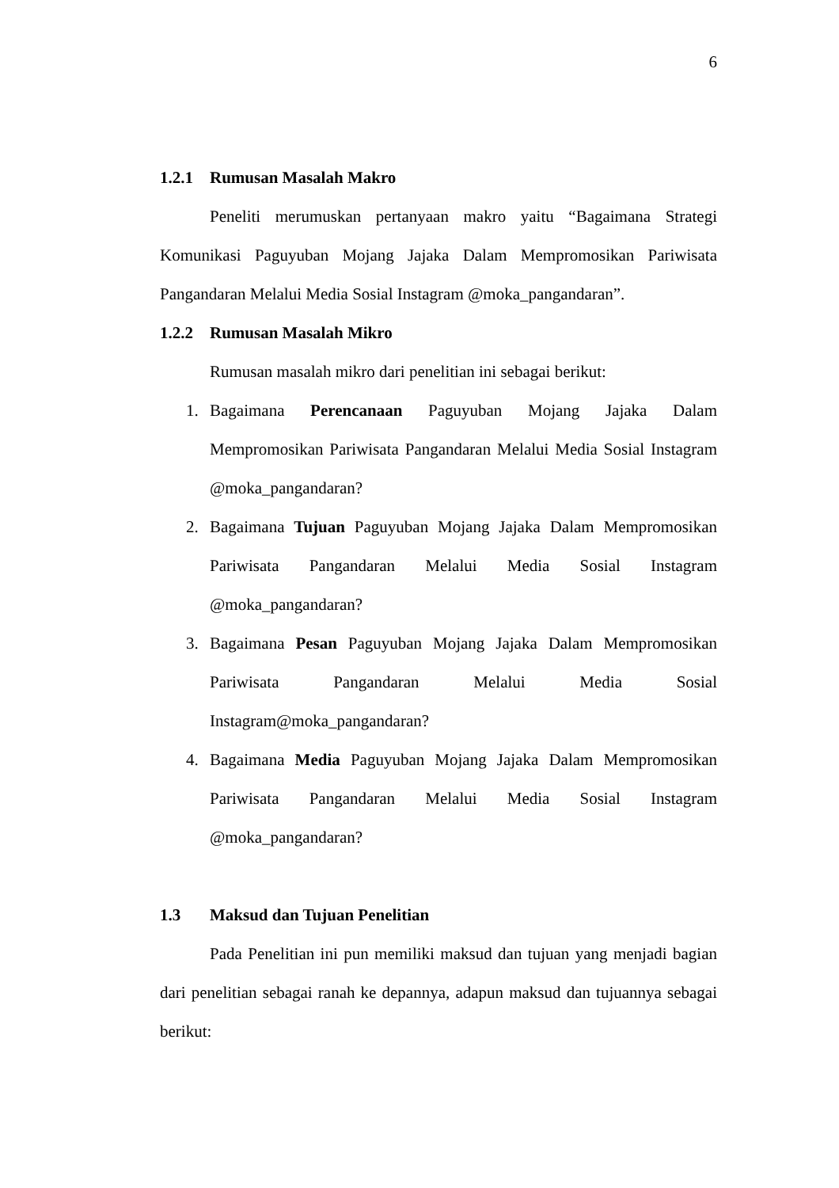6
1.2.1 Rumusan Masalah Makro
Peneliti merumuskan pertanyaan makro yaitu “Bagaimana Strategi Komunikasi Paguyuban Mojang Jajaka Dalam Mempromosikan Pariwisata Pangandaran Melalui Media Sosial Instagram @moka_pangandaran”.
1.2.2 Rumusan Masalah Mikro
Rumusan masalah mikro dari penelitian ini sebagai berikut:
1. Bagaimana Perencanaan Paguyuban Mojang Jajaka Dalam Mempromosikan Pariwisata Pangandaran Melalui Media Sosial Instagram @moka_pangandaran?
2. Bagaimana Tujuan Paguyuban Mojang Jajaka Dalam Mempromosikan Pariwisata Pangandaran Melalui Media Sosial Instagram @moka_pangandaran?
3. Bagaimana Pesan Paguyuban Mojang Jajaka Dalam Mempromosikan Pariwisata Pangandaran Melalui Media Sosial Instagram@moka_pangandaran?
4. Bagaimana Media Paguyuban Mojang Jajaka Dalam Mempromosikan Pariwisata Pangandaran Melalui Media Sosial Instagram @moka_pangandaran?
1.3 Maksud dan Tujuan Penelitian
Pada Penelitian ini pun memiliki maksud dan tujuan yang menjadi bagian dari penelitian sebagai ranah ke depannya, adapun maksud dan tujuannya sebagai berikut: